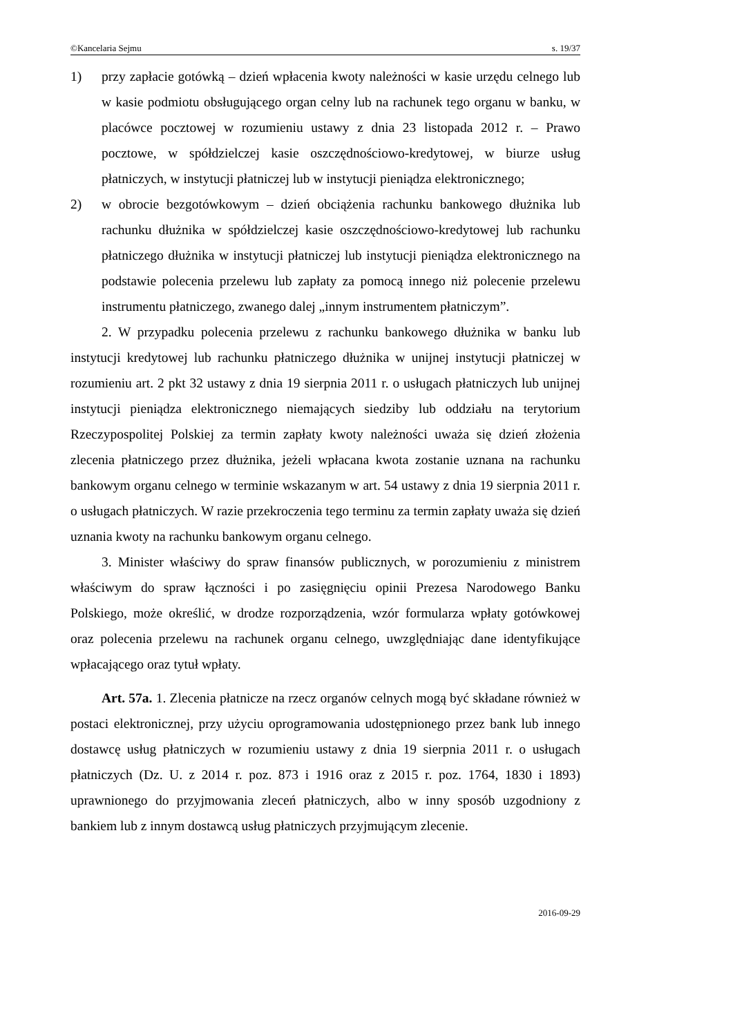©Kancelaria Sejmu s. 19/37
1) przy zapłacie gotówką – dzień wpłacenia kwoty należności w kasie urzędu celnego lub w kasie podmiotu obsługującego organ celny lub na rachunek tego organu w banku, w placówce pocztowej w rozumieniu ustawy z dnia 23 listopada 2012 r. – Prawo pocztowe, w spółdzielczej kasie oszczędnościowo-kredytowej, w biurze usług płatniczych, w instytucji płatniczej lub w instytucji pieniądza elektronicznego;
2) w obrocie bezgotówkowym – dzień obciążenia rachunku bankowego dłużnika lub rachunku dłużnika w spółdzielczej kasie oszczędnościowo-kredytowej lub rachunku płatniczego dłużnika w instytucji płatniczej lub instytucji pieniądza elektronicznego na podstawie polecenia przelewu lub zapłaty za pomocą innego niż polecenie przelewu instrumentu płatniczego, zwanego dalej „innym instrumentem płatniczym”.
2. W przypadku polecenia przelewu z rachunku bankowego dłużnika w banku lub instytucji kredytowej lub rachunku płatniczego dłużnika w unijnej instytucji płatniczej w rozumieniu art. 2 pkt 32 ustawy z dnia 19 sierpnia 2011 r. o usługach płatniczych lub unijnej instytucji pieniądza elektronicznego niemających siedziby lub oddziału na terytorium Rzeczypospolitej Polskiej za termin zapłaty kwoty należności uważa się dzień złożenia zlecenia płatniczego przez dłużnika, jeżeli wpłacana kwota zostanie uznana na rachunku bankowym organu celnego w terminie wskazanym w art. 54 ustawy z dnia 19 sierpnia 2011 r. o usługach płatniczych. W razie przekroczenia tego terminu za termin zapłaty uważa się dzień uznania kwoty na rachunku bankowym organu celnego.
3. Minister właściwy do spraw finansów publicznych, w porozumieniu z ministrem właściwym do spraw łączności i po zasięgnięciu opinii Prezesa Narodowego Banku Polskiego, może określić, w drodze rozporządzenia, wzór formularza wpłaty gotówkowej oraz polecenia przelewu na rachunek organu celnego, uwzględniając dane identyfikujące wpłacającego oraz tytuł wpłaty.
Art. 57a. 1. Zlecenia płatnicze na rzecz organów celnych mogą być składane również w postaci elektronicznej, przy użyciu oprogramowania udostępnionego przez bank lub innego dostawcę usług płatniczych w rozumieniu ustawy z dnia 19 sierpnia 2011 r. o usługach płatniczych (Dz. U. z 2014 r. poz. 873 i 1916 oraz z 2015 r. poz. 1764, 1830 i 1893) uprawnionego do przyjmowania zleceń płatniczych, albo w inny sposób uzgodniony z bankiem lub z innym dostawcą usług płatniczych przyjmującym zlecenie.
2016-09-29